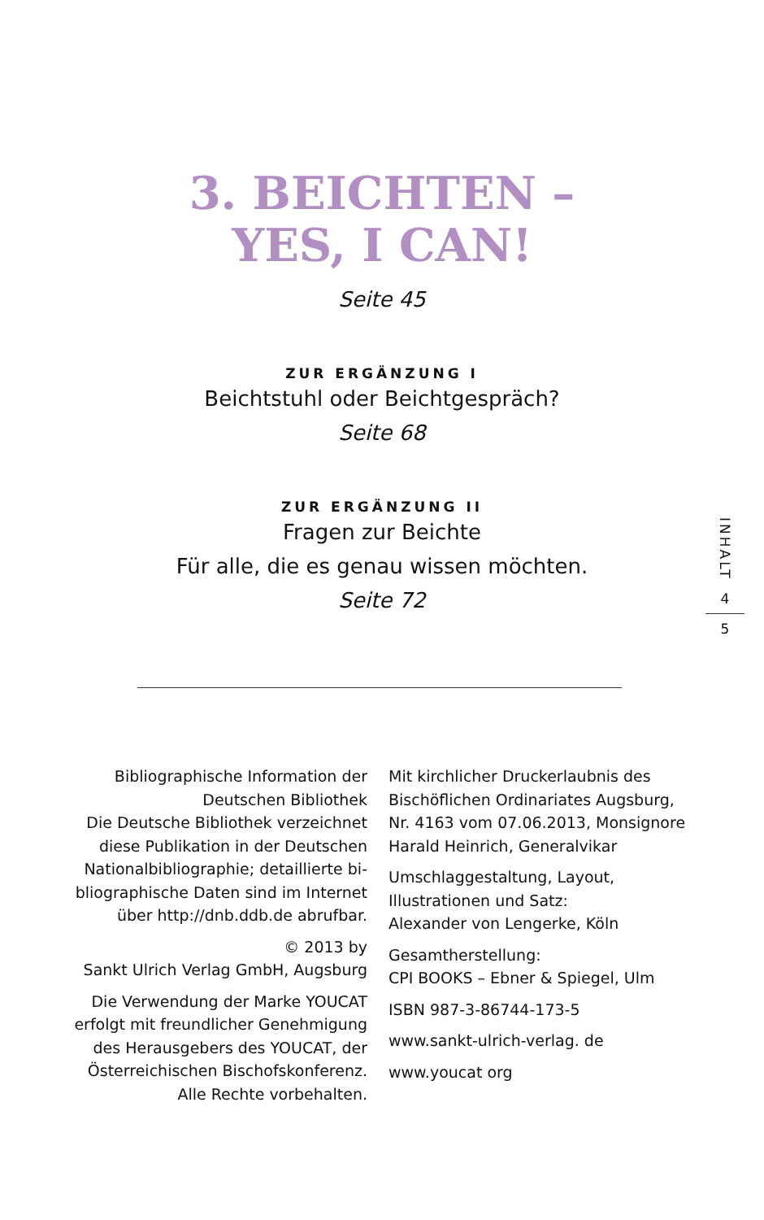3. BEICHTEN –
YES, I CAN!
Seite 45
ZUR ERGÄNZUNG I
Beichtstuhl oder Beichtgespräch?
Seite 68
ZUR ERGÄNZUNG II
Fragen zur Beichte
Für alle, die es genau wissen möchten.
Seite 72
INHALT
4
5
Bibliographische Information der Deutschen Bibliothek
Die Deutsche Bibliothek verzeichnet diese Publikation in der Deutschen Nationalbibliographie; detaillierte bi-bliographische Daten sind im Internet über http://dnb.ddb.de abrufbar.
© 2013 by
Sankt Ulrich Verlag GmbH, Augsburg
Die Verwendung der Marke YOUCAT erfolgt mit freundlicher Genehmigung des Herausgebers des YOUCAT, der Österreichischen Bischofskonferenz. Alle Rechte vorbehalten.
Mit kirchlicher Druckerlaubnis des Bischöflichen Ordinariates Augsburg, Nr. 4163 vom 07.06.2013, Monsignore Harald Heinrich, Generalvikar
Umschlaggestaltung, Layout, Illustrationen und Satz:
Alexander von Lengerke, Köln
Gesamtherstellung:
CPI BOOKS – Ebner & Spiegel, Ulm
ISBN 987-3-86744-173-5
www.sankt-ulrich-verlag. de
www.youcat org